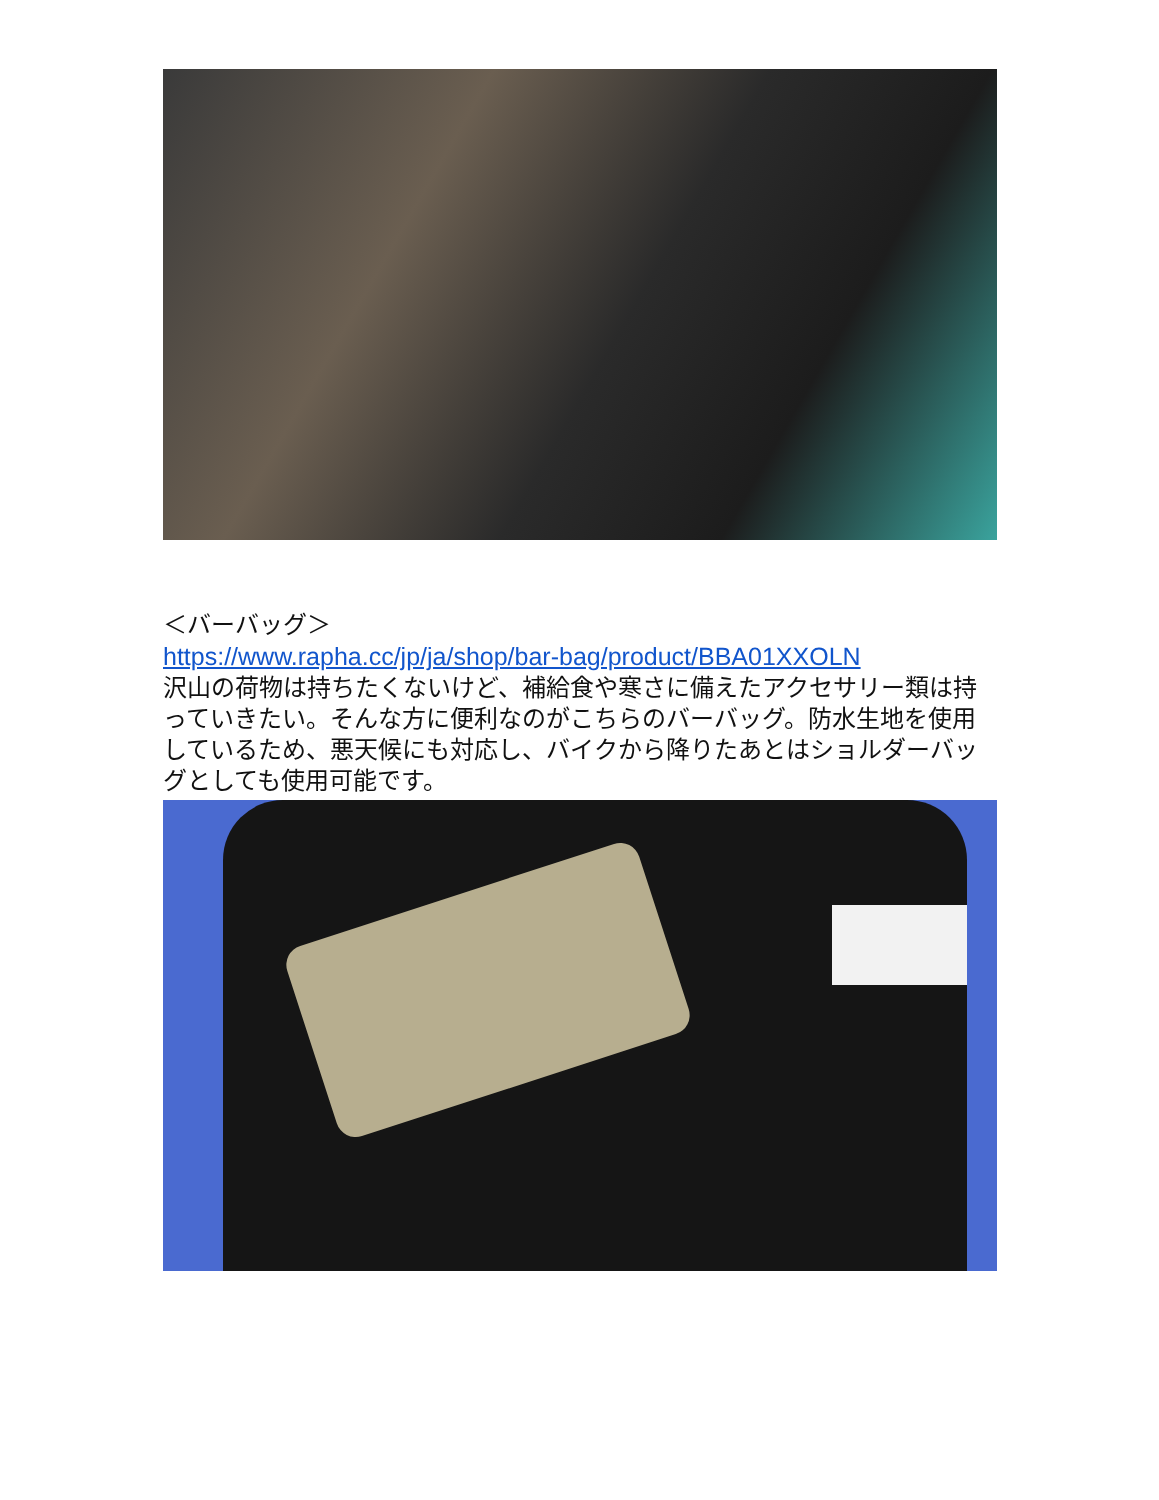＜バーバッグ＞
https://www.rapha.cc/jp/ja/shop/bar-bag/product/BBA01XXOLN
沢山の荷物は持ちたくないけど、補給食や寒さに備えたアクセサリー類は持っていきたい。そんな方に便利なのがこちらのバーバッグ。防水生地を使用しているため、悪天候にも対応し、バイクから降りたあとはショルダーバッグとしても使用可能です。